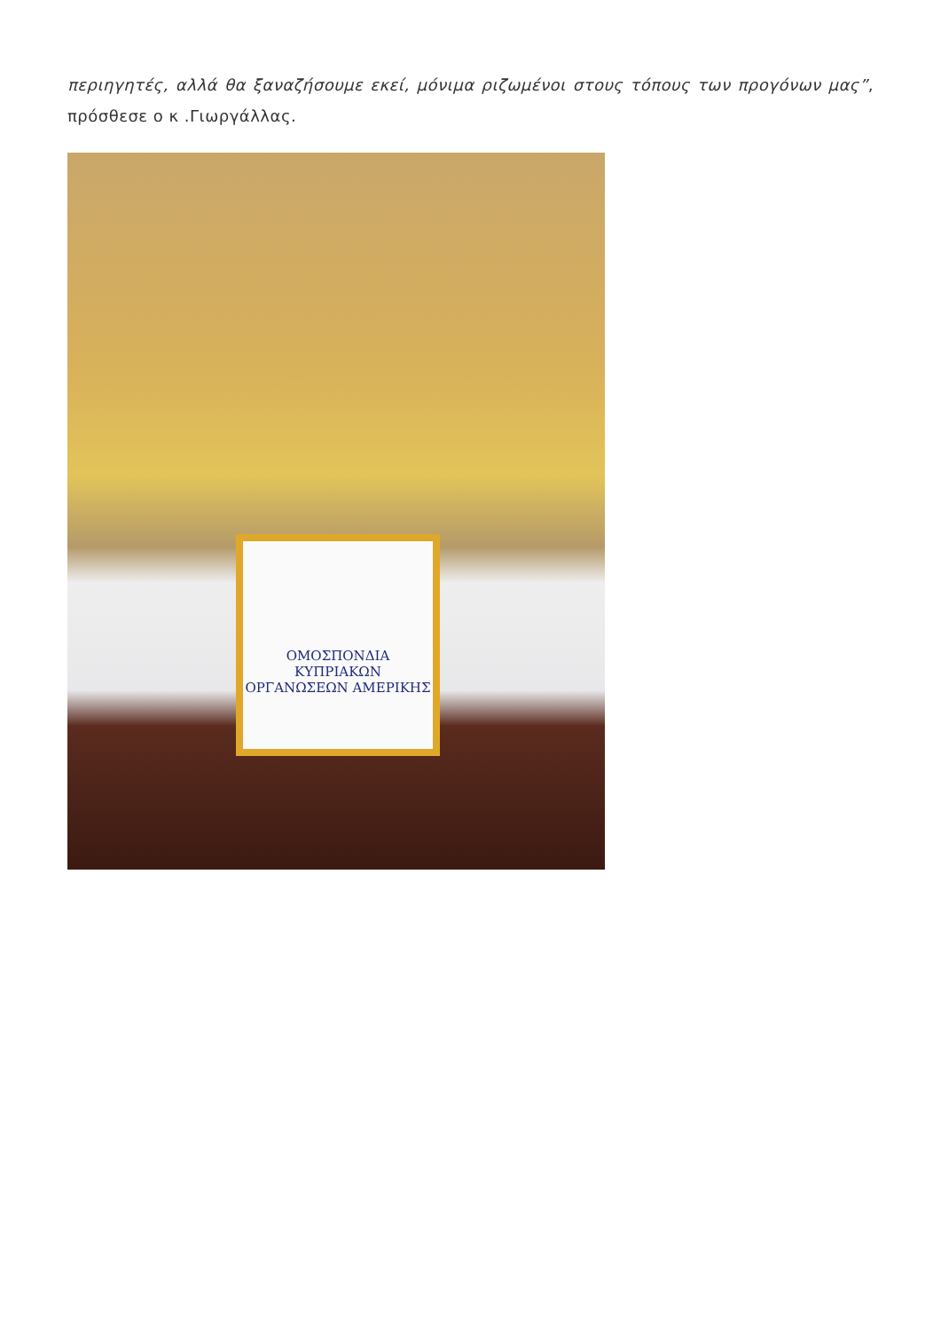περιηγητές, αλλά θα ξαναζήσουμε εκεί, μόνιμα ριζωμένοι στους τόπους των προγόνων μας”, πρόσθεσε ο κ .Γιωργάλλας.
ΟΜΟΣΠΟΝΔΙΑ ΚΥΠΡΙΑΚΩΝ ΟΡΓΑΝΩΣΕΩΝ ΑΜΕΡΙΚΗΣ